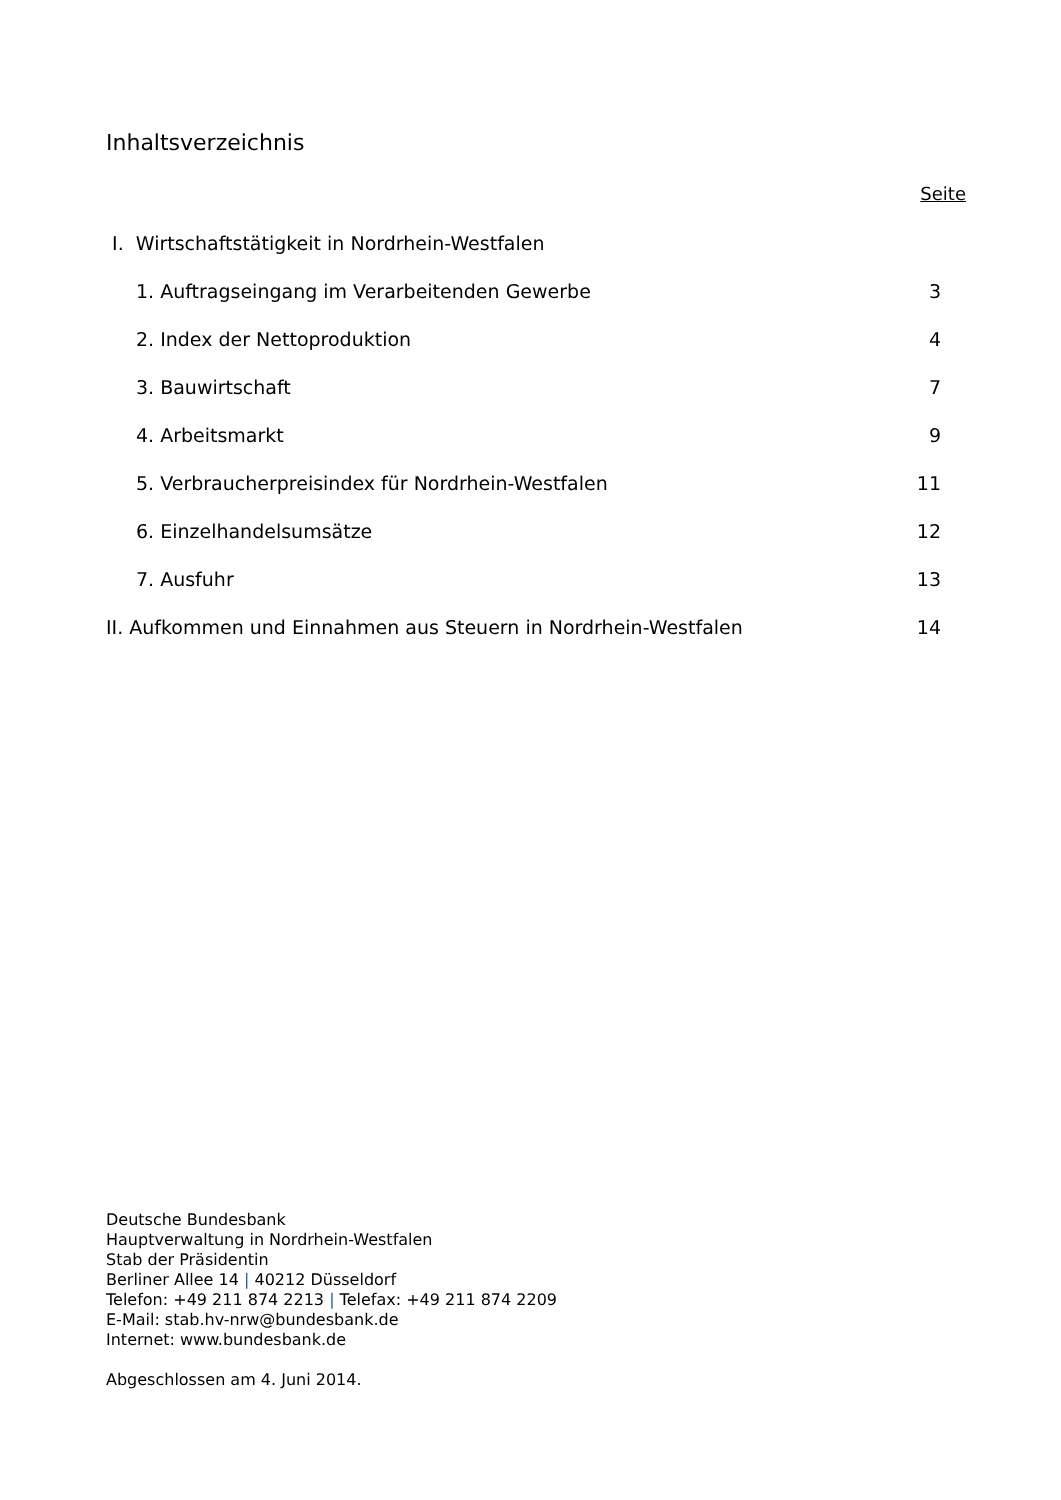Inhaltsverzeichnis
Seite
I. Wirtschaftstätigkeit in Nordrhein-Westfalen
1. Auftragseingang im Verarbeitenden Gewerbe 3
2. Index der Nettoproduktion 4
3. Bauwirtschaft 7
4. Arbeitsmarkt 9
5. Verbraucherpreisindex für Nordrhein-Westfalen 11
6. Einzelhandelsumsätze 12
7. Ausfuhr 13
II. Aufkommen und Einnahmen aus Steuern in Nordrhein-Westfalen 14
Deutsche Bundesbank
Hauptverwaltung in Nordrhein-Westfalen
Stab der Präsidentin
Berliner Allee 14 | 40212 Düsseldorf
Telefon: +49 211 874 2213 | Telefax: +49 211 874 2209
E-Mail: stab.hv-nrw@bundesbank.de
Internet: www.bundesbank.de
Abgeschlossen am 4. Juni 2014.